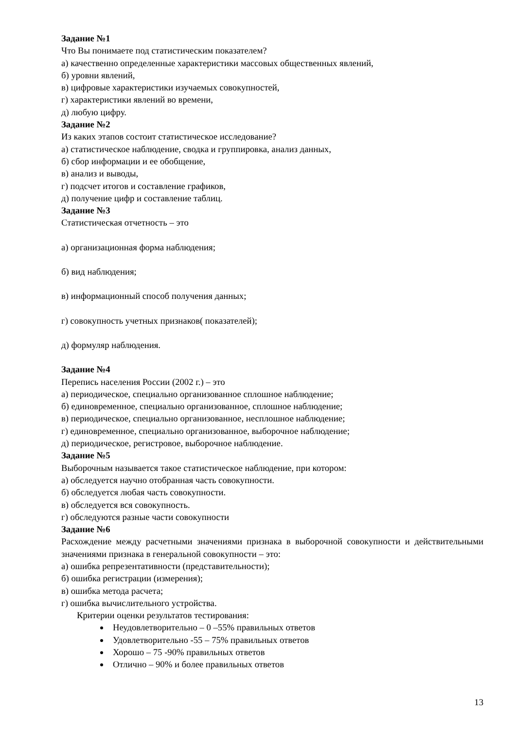Задание №1
Что Вы понимаете под статистическим показателем?
а) качественно определенные характеристики массовых общественных явлений,
б) уровни явлений,
в) цифровые характеристики изучаемых совокупностей,
г) характеристики явлений во времени,
д) любую цифру.
Задание №2
Из каких этапов состоит статистическое исследование?
а) статистическое наблюдение, сводка и группировка, анализ данных,
б) сбор информации и ее обобщение,
в) анализ и выводы,
г) подсчет итогов и составление графиков,
д) получение цифр и составление таблиц.
Задание №3
Статистическая отчетность – это
а) организационная форма наблюдения;
б) вид наблюдения;
в) информационный способ получения данных;
г) совокупность учетных признаков( показателей);
д) формуляр наблюдения.
Задание №4
Перепись населения России (2002 г.) – это
а) периодическое, специально организованное сплошное наблюдение;
б) единовременное, специально организованное, сплошное наблюдение;
в) периодическое, специально организованное, несплошное наблюдение;
г) единовременное, специально организованное, выборочное наблюдение;
д) периодическое, регистровое, выборочное наблюдение.
Задание №5
Выборочным называется такое статистическое наблюдение, при котором:
а) обследуется научно отобранная часть совокупности.
б) обследуется любая часть совокупности.
в) обследуется вся совокупность.
г) обследуются разные части совокупности
Задание №6
Расхождение между расчетными значениями признака в выборочной совокупности и действительными значениями признака в генеральной совокупности – это:
а) ошибка репрезентативности (представительности);
б) ошибка регистрации (измерения);
в) ошибка метода расчета;
г) ошибка вычислительного устройства.
Критерии оценки результатов тестирования:
Неудовлетворительно – 0 –55% правильных ответов
Удовлетворительно -55 – 75% правильных ответов
Хорошо – 75 -90% правильных ответов
Отлично – 90% и более правильных ответов
13